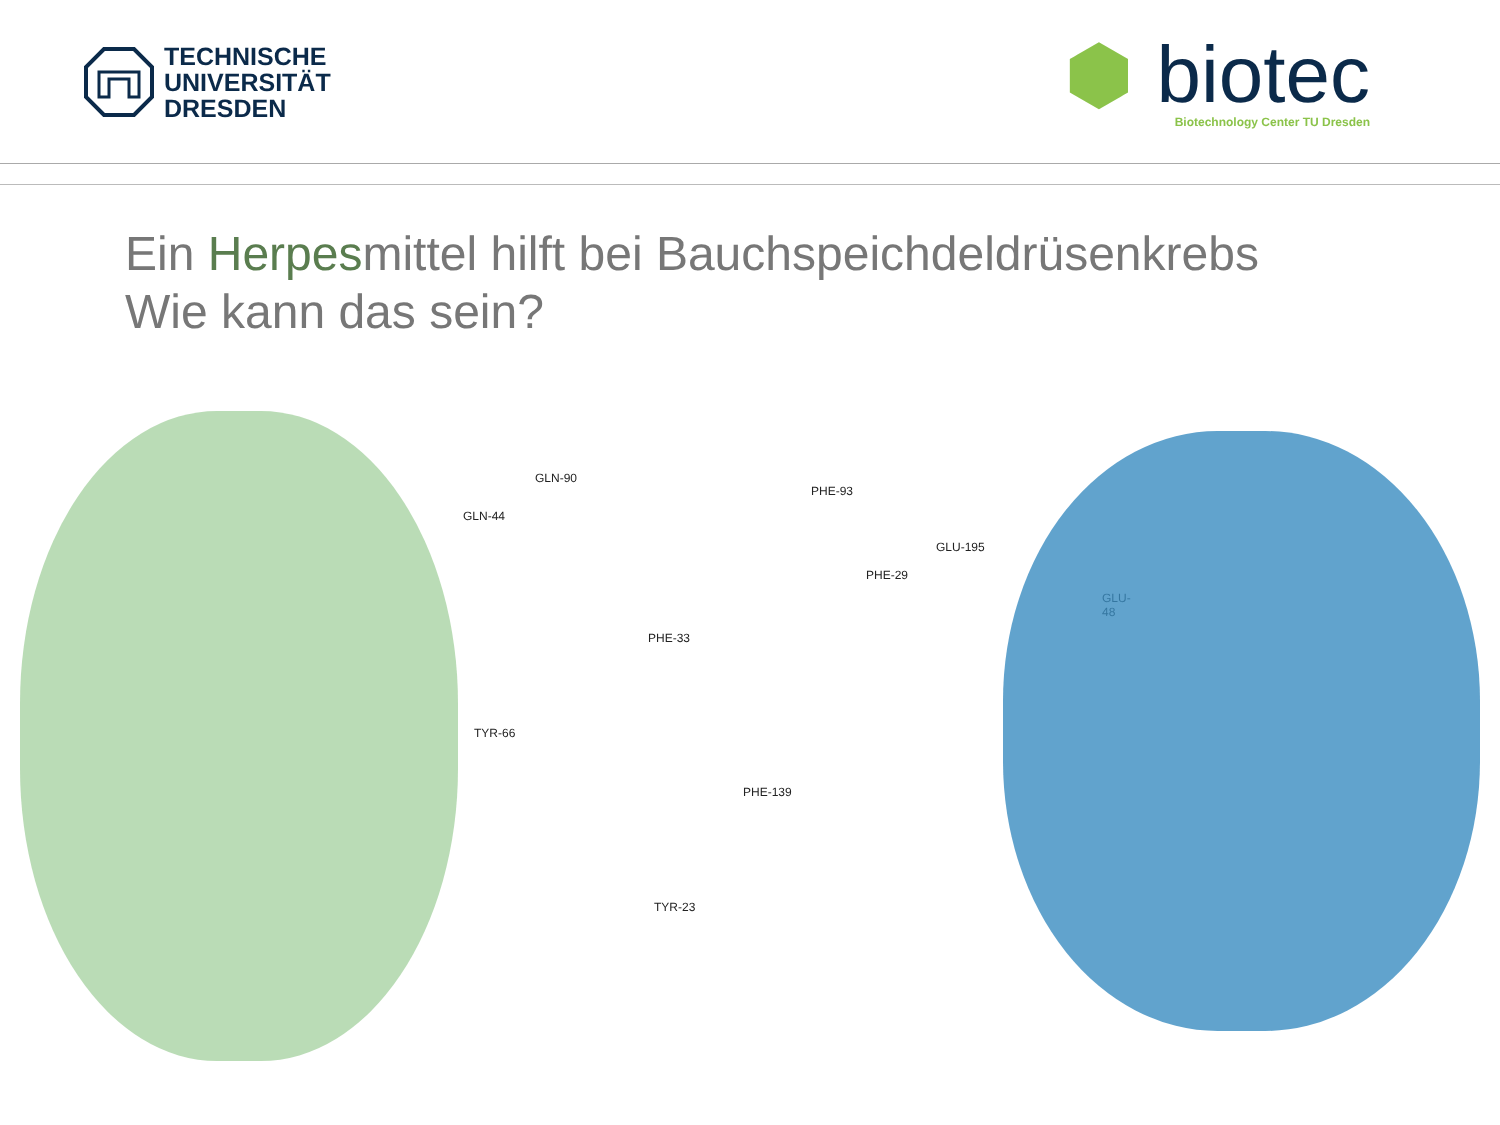TECHNISCHE
UNIVERSITÄT
DRESDEN
⬢ biotec
Biotechnology Center TU Dresden
Ein Herpesmittel hilft bei Bauchspeichdeldrüsenkrebs
Wie kann das sein?
GLN-90
GLN-44
PHE-93
GLU-195
PHE-29
GLU-48
PHE-33
TYR-66
PHE-139
TYR-23